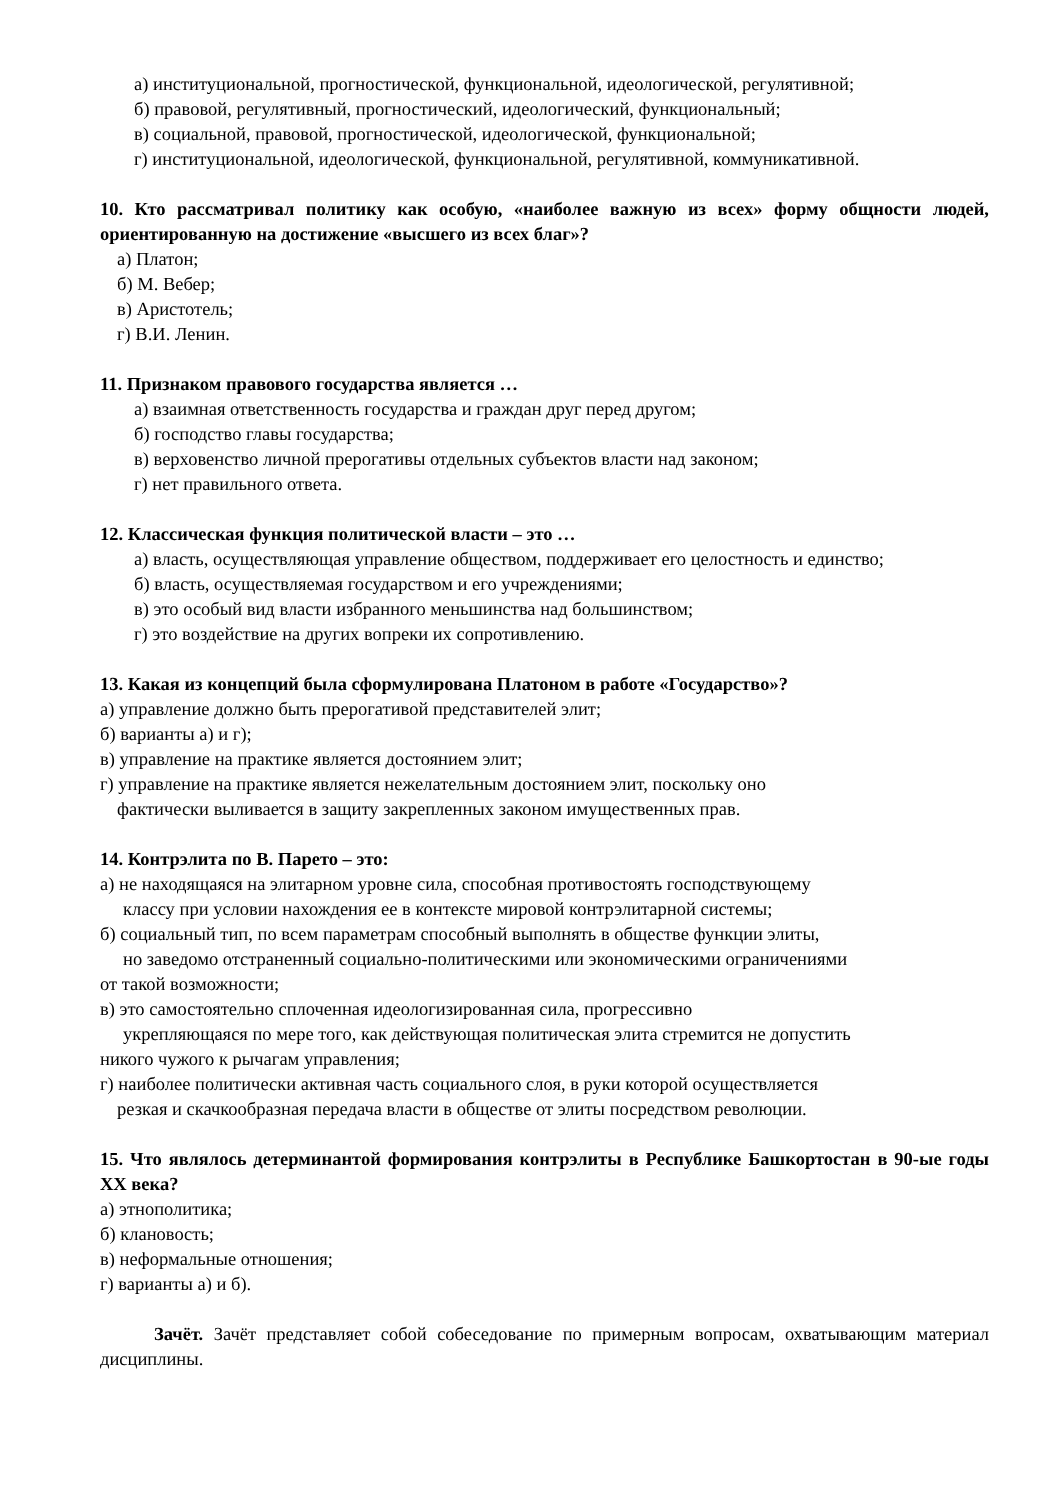а) институциональной, прогностической, функциональной, идеологической, регулятивной;
б) правовой, регулятивный, прогностический, идеологический, функциональный;
в) социальной, правовой, прогностической, идеологической, функциональной;
г) институциональной, идеологической, функциональной, регулятивной, коммуникативной.
10. Кто рассматривал политику как особую, «наиболее важную из всех» форму общности людей, ориентированную на достижение «высшего из всех благ»?
а) Платон;
б) М. Вебер;
в) Аристотель;
г) В.И. Ленин.
11. Признаком правового государства является …
а) взаимная ответственность государства и граждан друг перед другом;
б) господство главы государства;
в) верховенство личной прерогативы отдельных субъектов власти над законом;
г) нет правильного ответа.
12. Классическая функция политической власти – это …
а) власть, осуществляющая управление обществом, поддерживает его целостность и единство;
б) власть, осуществляемая государством и его учреждениями;
в) это особый вид власти избранного меньшинства над большинством;
г) это воздействие на других вопреки их сопротивлению.
13. Какая из концепций была сформулирована Платоном в работе «Государство»?
а) управление должно быть прерогативой представителей элит;
б) варианты а) и г);
в) управление на практике является достоянием элит;
г) управление на практике является нежелательным достоянием элит, поскольку оно
фактически выливается в защиту закрепленных законом имущественных прав.
14. Контрэлита по В. Парето – это:
а) не находящаяся на элитарном уровне сила, способная противостоять господствующему
классу при условии нахождения ее в контексте мировой контрэлитарной системы;
б) социальный тип, по всем параметрам способный выполнять в обществе функции элиты,
но заведомо отстраненный социально-политическими или экономическими ограничениями
от такой возможности;
в) это самостоятельно сплоченная идеологизированная сила, прогрессивно
укрепляющаяся по мере того, как действующая политическая элита стремится не допустить
никого чужого к рычагам управления;
г) наиболее политически активная часть социального слоя, в руки которой осуществляется
резкая и скачкообразная передача власти в обществе от элиты посредством революции.
15. Что являлось детерминантой формирования контрэлиты в Республике Башкортостан в 90-ые годы XX века?
а) этнополитика;
б) клановость;
в) неформальные отношения;
г) варианты а) и б).
Зачёт. Зачёт представляет собой собеседование по примерным вопросам, охватывающим материал дисциплины.